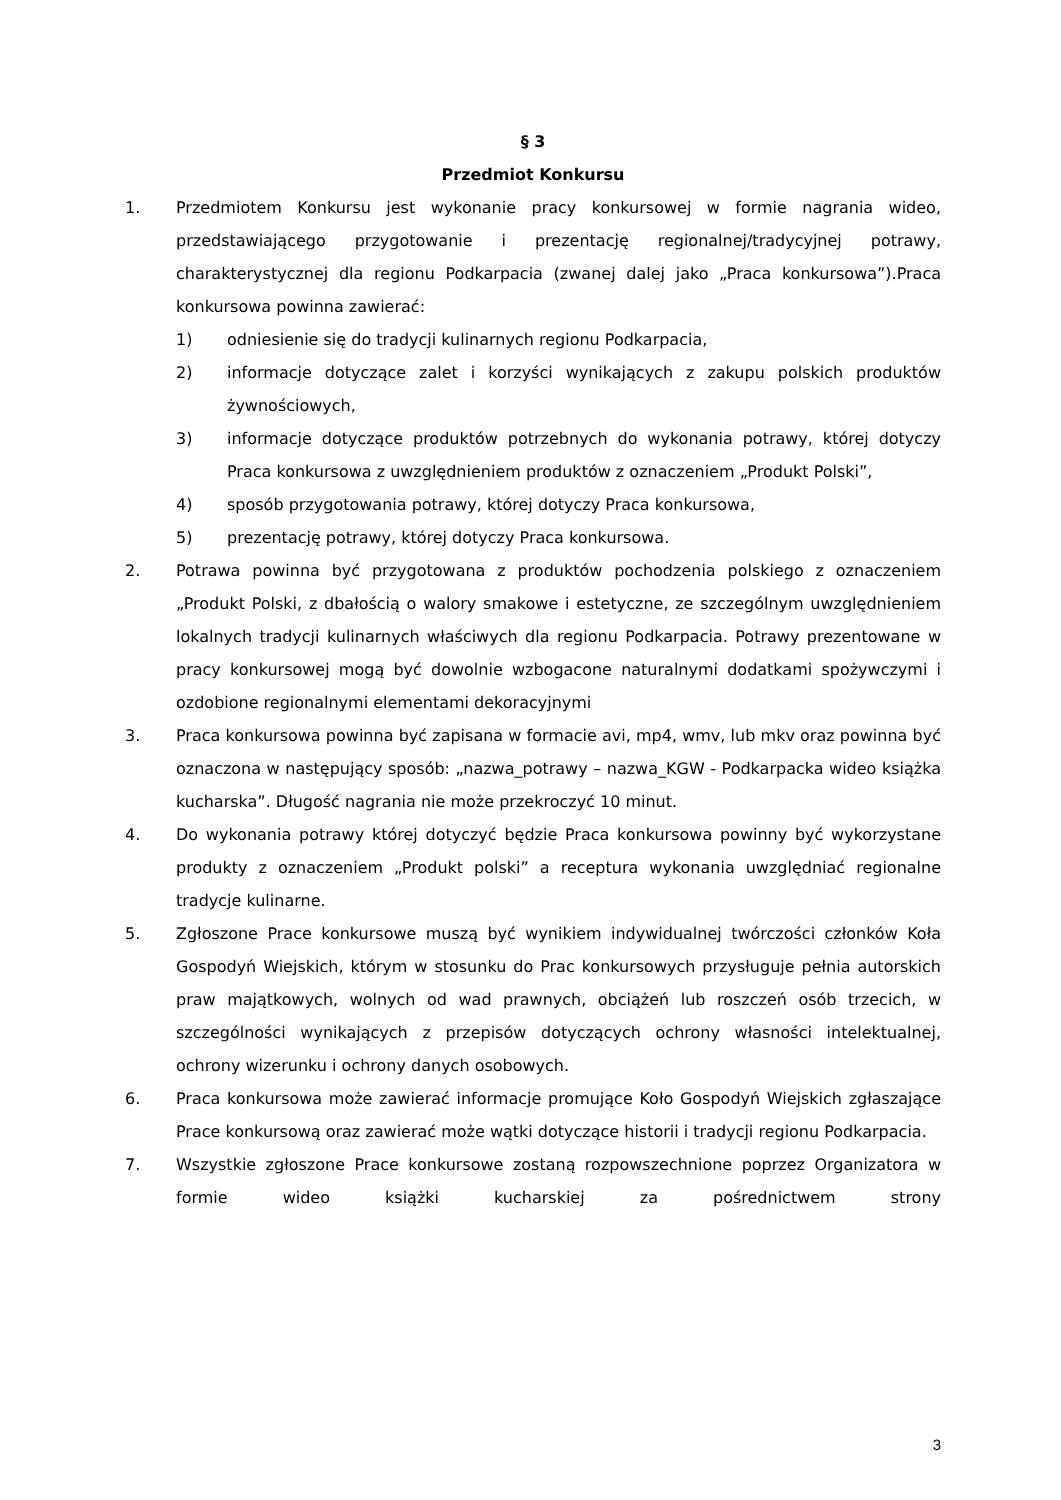§ 3
Przedmiot Konkursu
1. Przedmiotem Konkursu jest wykonanie pracy konkursowej w formie nagrania wideo, przedstawiającego przygotowanie i prezentację regionalnej/tradycyjnej potrawy, charakterystycznej dla regionu Podkarpacia (zwanej dalej jako „Praca konkursowa”).Praca konkursowa powinna zawierać:
1) odniesienie się do tradycji kulinarnych regionu Podkarpacia,
2) informacje dotyczące zalet i korzyści wynikających z zakupu polskich produktów żywnościowych,
3) informacje dotyczące produktów potrzebnych do wykonania potrawy, której dotyczy Praca konkursowa z uwzględnieniem produktów z oznaczeniem „Produkt Polski”,
4) sposób przygotowania potrawy, której dotyczy Praca konkursowa,
5) prezentację potrawy, której dotyczy Praca konkursowa.
2. Potrawa powinna być przygotowana z produktów pochodzenia polskiego z oznaczeniem „Produkt Polski, z dbałością o walory smakowe i estetyczne, ze szczególnym uwzględnieniem lokalnych tradycji kulinarnych właściwych dla regionu Podkarpacia. Potrawy prezentowane w pracy konkursowej mogą być dowolnie wzbogacone naturalnymi dodatkami spożywczymi i ozdobione regionalnymi elementami dekoracyjnymi
3. Praca konkursowa powinna być zapisana w formacie avi, mp4, wmv, lub mkv oraz powinna być oznaczona w następujący sposób: „nazwa_potrawy – nazwa_KGW - Podkarpacka wideo książka kucharska”. Długość nagrania nie może przekroczyć 10 minut.
4. Do wykonania potrawy której dotyczyć będzie Praca konkursowa powinny być wykorzystane produkty z oznaczeniem „Produkt polski” a receptura wykonania uwzględniać regionalne tradycje kulinarne.
5. Zgłoszone Prace konkursowe muszą być wynikiem indywidualnej twórczości członków Koła Gospodyń Wiejskich, którym w stosunku do Prac konkursowych przysługuje pełnia autorskich praw majątkowych, wolnych od wad prawnych, obciążeń lub roszczeń osób trzecich, w szczególności wynikających z przepisów dotyczących ochrony własności intelektualnej, ochrony wizerunku i ochrony danych osobowych.
6. Praca konkursowa może zawierać informacje promujące Koło Gospodyń Wiejskich zgłaszające Prace konkursową oraz zawierać może wątki dotyczące historii i tradycji regionu Podkarpacia.
7. Wszystkie zgłoszone Prace konkursowe zostaną rozpowszechnione poprzez Organizatora w formie wideo książki kucharskiej za pośrednictwem strony
3